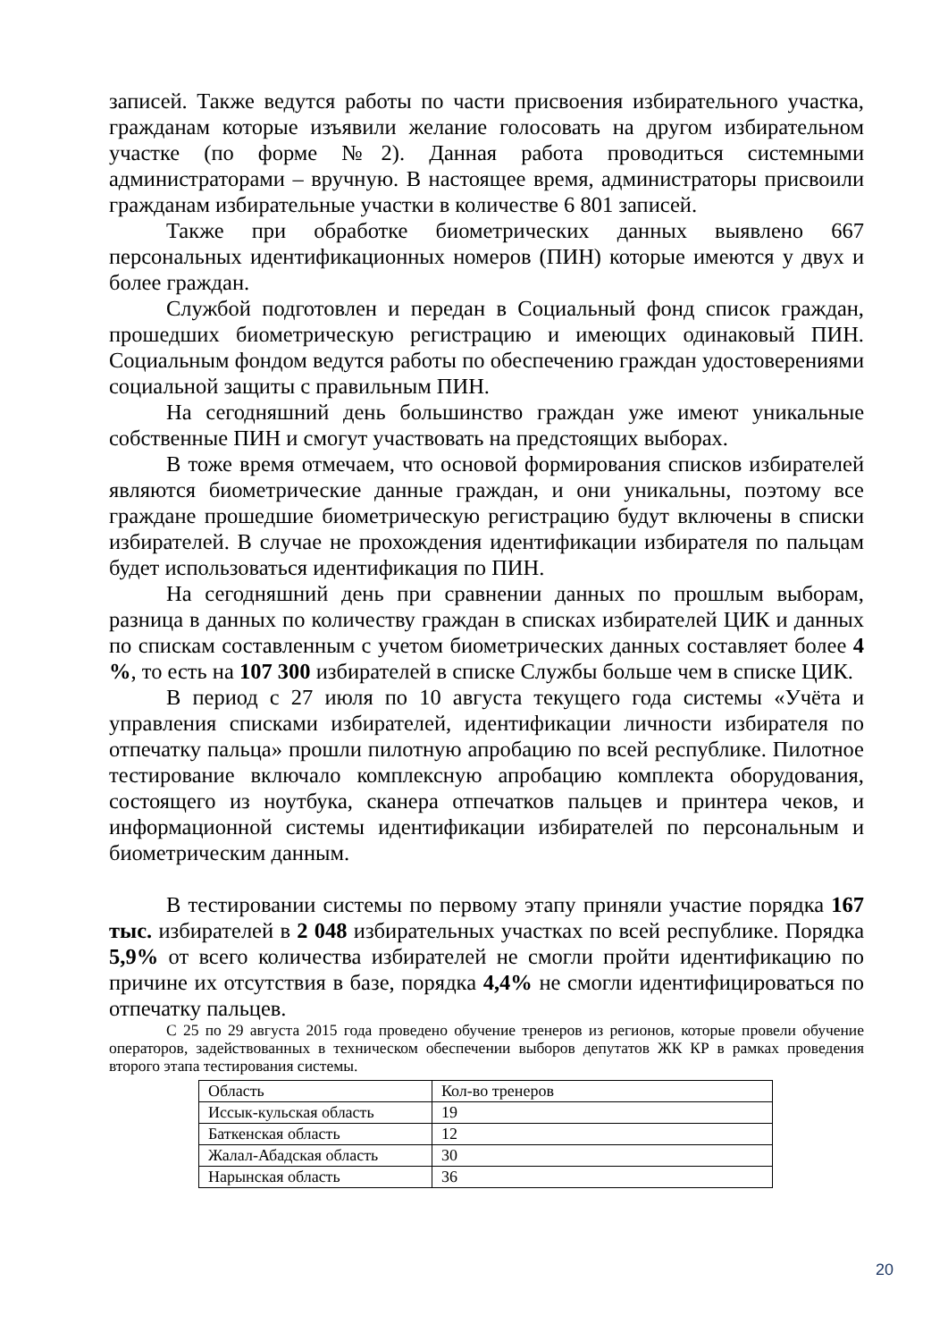записей. Также ведутся работы по части присвоения избирательного участка, гражданам которые изъявили желание голосовать на другом избирательном участке (по форме №2). Данная работа проводиться системными администраторами – вручную. В настоящее время, администраторы присвоили гражданам избирательные участки в количестве 6 801 записей.
Также при обработке биометрических данных выявлено 667 персональных идентификационных номеров (ПИН) которые имеются у двух и более граждан.
Службой подготовлен и передан в Социальный фонд список граждан, прошедших биометрическую регистрацию и имеющих одинаковый ПИН. Социальным фондом ведутся работы по обеспечению граждан удостоверениями социальной защиты с правильным ПИН.
На сегодняшний день большинство граждан уже имеют уникальные собственные ПИН и смогут участвовать на предстоящих выборах.
В тоже время отмечаем, что основой формирования списков избирателей являются биометрические данные граждан, и они уникальны, поэтому все граждане прошедшие биометрическую регистрацию будут включены в списки избирателей. В случае не прохождения идентификации избирателя по пальцам будет использоваться идентификация по ПИН.
На сегодняшний день при сравнении данных по прошлым выборам, разница в данных по количеству граждан в списках избирателей ЦИК и данных по спискам составленным с учетом биометрических данных составляет более 4 %, то есть на 107 300 избирателей в списке Службы больше чем в списке ЦИК.
В период с 27 июля по 10 августа текущего года системы «Учёта и управления списками избирателей, идентификации личности избирателя по отпечатку пальца» прошли пилотную апробацию по всей республике. Пилотное тестирование включало комплексную апробацию комплекта оборудования, состоящего из ноутбука, сканера отпечатков пальцев и принтера чеков, и информационной системы идентификации избирателей по персональным и биометрическим данным.
В тестировании системы по первому этапу приняли участие порядка 167 тыс. избирателей в 2 048 избирательных участках по всей республике. Порядка 5,9% от всего количества избирателей не смогли пройти идентификацию по причине их отсутствия в базе, порядка 4,4% не смогли идентифицироваться по отпечатку пальцев.
С 25 по 29 августа 2015 года проведено обучение тренеров из регионов, которые провели обучение операторов, задействованных в техническом обеспечении выборов депутатов ЖК КР в рамках проведения второго этапа тестирования системы.
| Область | Кол-во тренеров |
| Иссык-кульская область | 19 |
| Баткенская область | 12 |
| Жалал-Абадская область | 30 |
| Нарынская область | 36 |
20